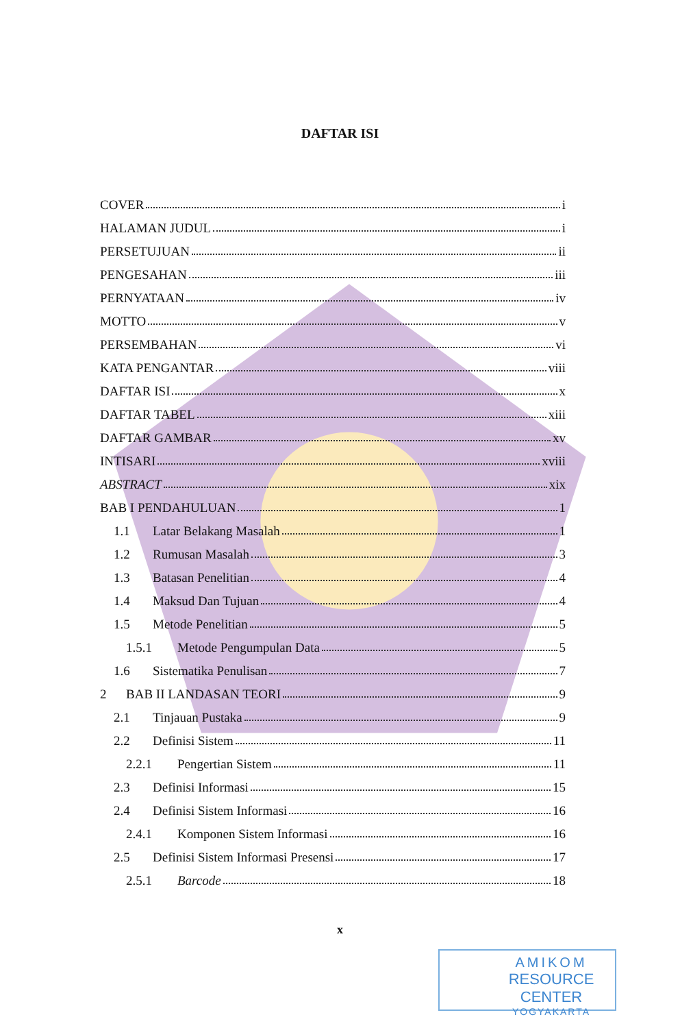DAFTAR ISI
COVER i
HALAMAN JUDUL i
PERSETUJUAN ii
PENGESAHAN iii
PERNYATAAN iv
MOTTO v
PERSEMBAHAN vi
KATA PENGANTAR viii
DAFTAR ISI x
DAFTAR TABEL xiii
DAFTAR GAMBAR xv
INTISARI xviii
ABSTRACT xix
BAB I PENDAHULUAN 1
1.1 Latar Belakang Masalah 1
1.2 Rumusan Masalah 3
1.3 Batasan Penelitian 4
1.4 Maksud Dan Tujuan 4
1.5 Metode Penelitian 5
1.5.1 Metode Pengumpulan Data 5
1.6 Sistematika Penulisan 7
2 BAB II LANDASAN TEORI 9
2.1 Tinjauan Pustaka 9
2.2 Definisi Sistem 11
2.2.1 Pengertian Sistem 11
2.3 Definisi Informasi 15
2.4 Definisi Sistem Informasi 16
2.4.1 Komponen Sistem Informasi 16
2.5 Definisi Sistem Informasi Presensi 17
2.5.1 Barcode 18
x
AMIKOM
RESOURCE CENTER
YOGYAKARTA